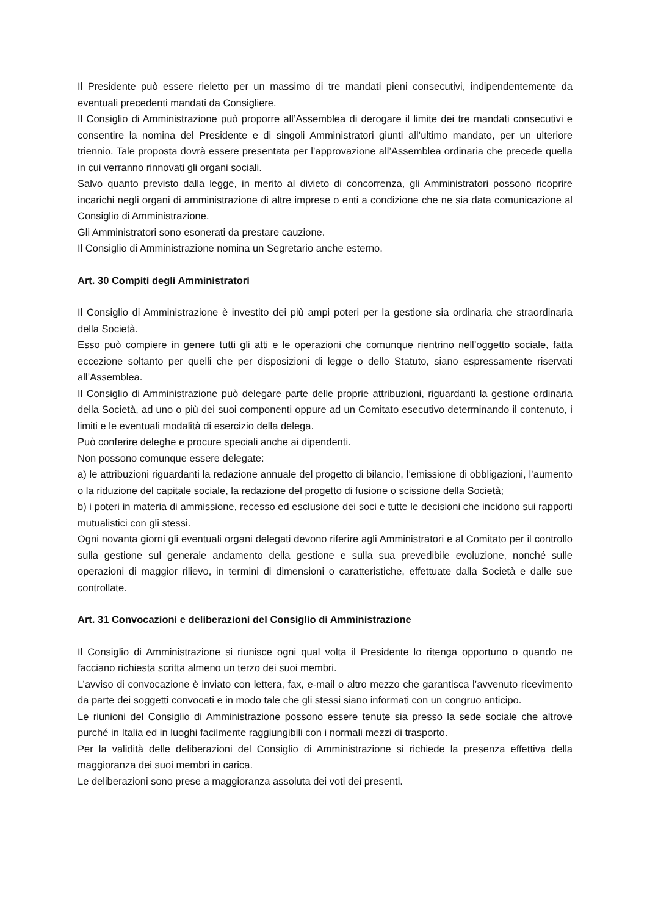Il Presidente può essere rieletto per un massimo di tre mandati pieni consecutivi, indipendentemente da eventuali precedenti mandati da Consigliere.
Il Consiglio di Amministrazione può proporre all’Assemblea di derogare il limite dei tre mandati consecutivi e consentire la nomina del Presidente e di singoli Amministratori giunti all’ultimo mandato, per un ulteriore triennio. Tale proposta dovrà essere presentata per l’approvazione all’Assemblea ordinaria che precede quella in cui verranno rinnovati gli organi sociali.
Salvo quanto previsto dalla legge, in merito al divieto di concorrenza, gli Amministratori possono ricoprire incarichi negli organi di amministrazione di altre imprese o enti a condizione che ne sia data comunicazione al Consiglio di Amministrazione.
Gli Amministratori sono esonerati da prestare cauzione.
Il Consiglio di Amministrazione nomina un Segretario anche esterno.
Art. 30 Compiti degli Amministratori
Il Consiglio di Amministrazione è investito dei più ampi poteri per la gestione sia ordinaria che straordinaria della Società.
Esso può compiere in genere tutti gli atti e le operazioni che comunque rientrino nell’oggetto sociale, fatta eccezione soltanto per quelli che per disposizioni di legge o dello Statuto, siano espressamente riservati all’Assemblea.
Il Consiglio di Amministrazione può delegare parte delle proprie attribuzioni, riguardanti la gestione ordinaria della Società, ad uno o più dei suoi componenti oppure ad un Comitato esecutivo determinando il contenuto, i limiti e le eventuali modalità di esercizio della delega.
Può conferire deleghe e procure speciali anche ai dipendenti.
Non possono comunque essere delegate:
a) le attribuzioni riguardanti la redazione annuale del progetto di bilancio, l’emissione di obbligazioni, l’aumento o la riduzione del capitale sociale, la redazione del progetto di fusione o scissione della Società;
b) i poteri in materia di ammissione, recesso ed esclusione dei soci e tutte le decisioni che incidono sui rapporti mutualistici con gli stessi.
Ogni novanta giorni gli eventuali organi delegati devono riferire agli Amministratori e al Comitato per il controllo sulla gestione sul generale andamento della gestione e sulla sua prevedibile evoluzione, nonché sulle operazioni di maggior rilievo, in termini di dimensioni o caratteristiche, effettuate dalla Società e dalle sue controllate.
Art. 31 Convocazioni e deliberazioni del Consiglio di Amministrazione
Il Consiglio di Amministrazione si riunisce ogni qual volta il Presidente lo ritenga opportuno o quando ne facciano richiesta scritta almeno un terzo dei suoi membri.
L’avviso di convocazione è inviato con lettera, fax, e-mail o altro mezzo che garantisca l’avvenuto ricevimento da parte dei soggetti convocati e in modo tale che gli stessi siano informati con un congruo anticipo.
Le riunioni del Consiglio di Amministrazione possono essere tenute sia presso la sede sociale che altrove purché in Italia ed in luoghi facilmente raggiungibili con i normali mezzi di trasporto.
Per la validità delle deliberazioni del Consiglio di Amministrazione si richiede la presenza effettiva della maggioranza dei suoi membri in carica.
Le deliberazioni sono prese a maggioranza assoluta dei voti dei presenti.